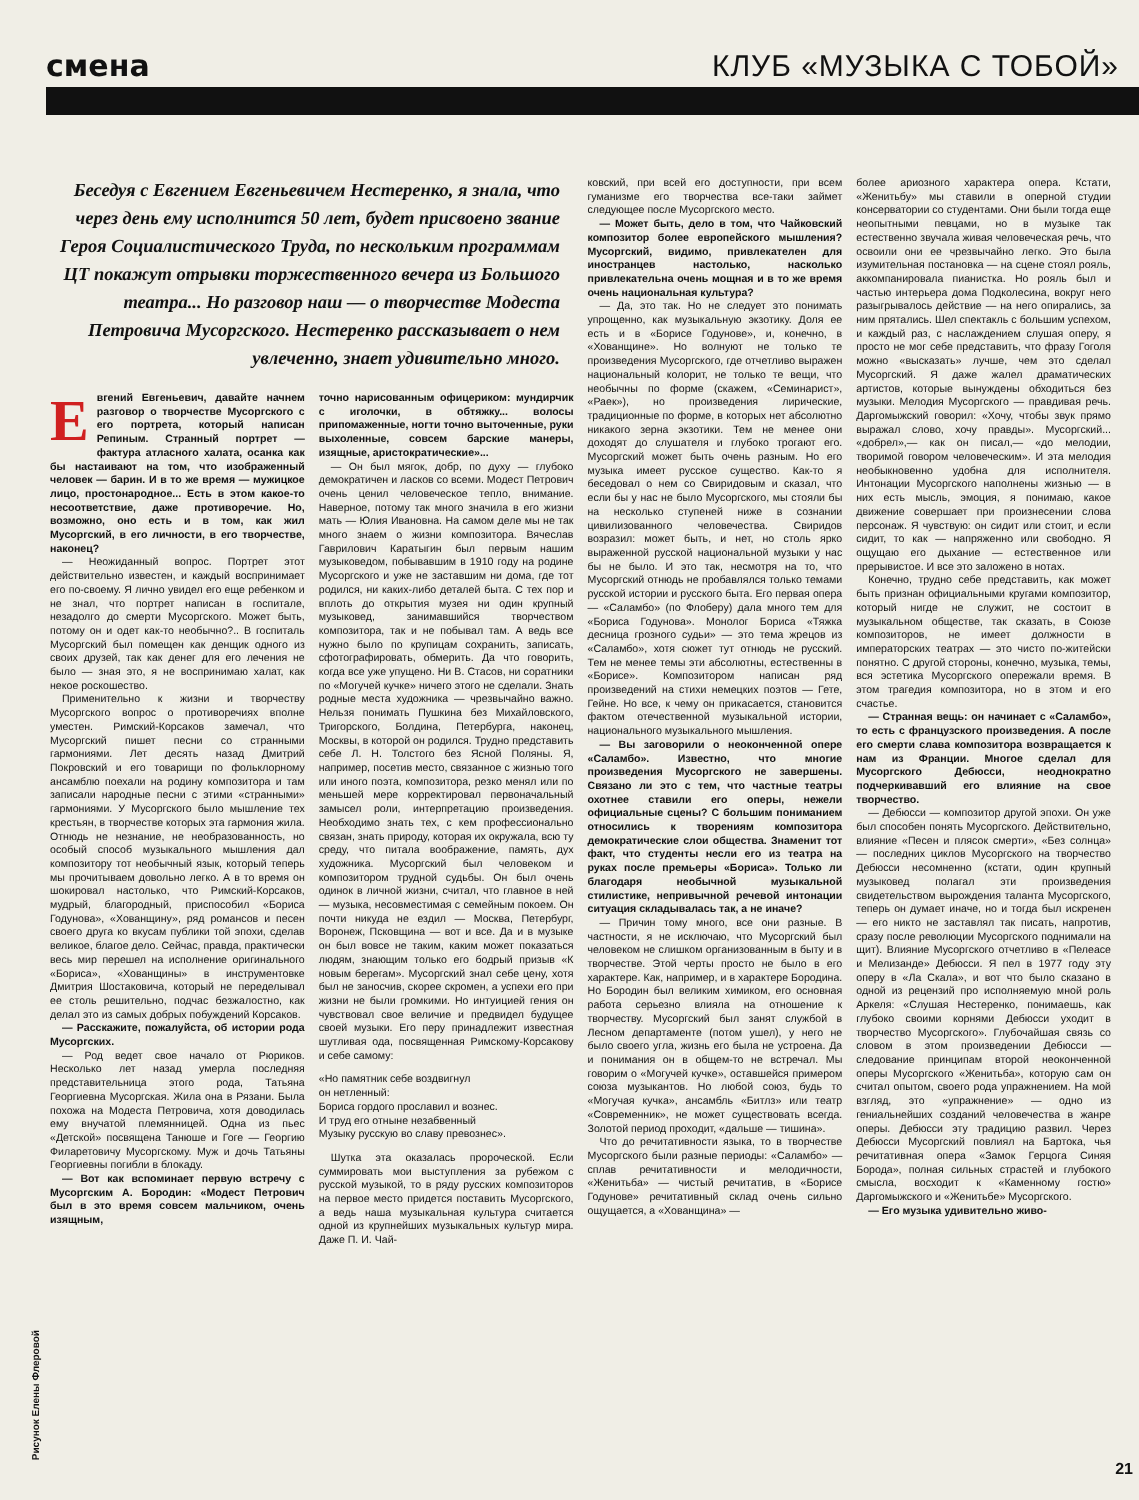смена
КЛУБ «МУЗЫКА С ТОБОЙ»
Евгений Евгеньевич, давайте начнем разговор о творчестве Мусоргского с его портрета, который написан Репиным. Странный портрет — фактура атласного халата, осанка как бы настаивают на том, что изображенный человек — барин. И в то же время — мужицкое лицо, простонародное... Есть в этом какое-то несоответствие, даже противоречие. Но, возможно, оно есть и в том, как жил Мусоргский, в его личности, в его творчестве, наконец?
— Неожиданный вопрос. Портрет этот действительно известен, и каждый воспринимает его по-своему. Я лично увидел его еще ребенком и не знал, что портрет написан в госпитале, незадолго до смерти Мусоргского. Может быть, потому он и одет как-то необычно?.. В госпиталь Мусоргский был помещен как денщик одного из своих друзей, так как денег для его лечения не было — зная это, я не воспринимаю халат, как некое роскошество.
Применительно к жизни и творчеству Мусоргского вопрос о противоречиях вполне уместен. Римский-Корсаков замечал, что Мусоргский пишет песни со странными гармониями. Лет десять назад Дмитрий Покровский и его товарищи по фольклорному ансамблю поехали на родину композитора и там записали народные песни с этими «странными» гармониями. У Мусоргского было мышление тех крестьян, в творчестве которых эта гармония жила. Отнюдь не незнание, не необразованность, но особый способ музыкального мышления дал композитору тот необычный язык, который теперь мы прочитываем довольно легко. А в то время он шокировал настолько, что Римский-Корсаков, мудрый, благородный, приспособил «Бориса Годунова», «Хованщину», ряд романсов и песен своего друга ко вкусам публики той эпохи, сделав великое, благое дело. Сейчас, правда, практически весь мир перешел на исполнение оригинального «Бориса», «Хованщины» в инструментовке Дмитрия Шостаковича, который не переделывал ее столь решительно, подчас безжалостно, как делал это из самых добрых побуждений Корсаков.
— Расскажите, пожалуйста, об истории рода Мусоргских.
— Род ведет свое начало от Рюриков. Несколько лет назад умерла последняя представительница этого рода, Татьяна Георгиевна Мусоргская. Жила она в Рязани. Была похожа на Модеста Петровича, хотя доводилась ему внучатой племянницей. Одна из пьес «Детской» посвящена Танюше и Гоге — Георгию Филаретовичу Мусоргскому. Муж и дочь Татьяны Георгиевны погибли в блокаду.
— Вот как вспоминает первую встречу с Мусоргским А. Бородин: «Модест Петрович был в это время совсем мальчиком, очень изящным,
точно нарисованным офицериком: мундирчик с иголочки, в обтяжку... волосы припомаженные, ногти точно выточенные, руки выхоленные, совсем барские манеры, изящные, аристократические»...
— Он был мягок, добр, по духу — глубоко демократичен и ласков со всеми. Модест Петрович очень ценил человеческое тепло, внимание. Наверное, потому так много значила в его жизни мать — Юлия Ивановна. На самом деле мы не так много знаем о жизни композитора. Вячеслав Гаврилович Каратыгин был первым нашим музыковедом, побывавшим в 1910 году на родине Мусоргского и уже не заставшим ни дома, где тот родился, ни каких-либо деталей быта. С тех пор и вплоть до открытия музея ни один крупный музыковед, занимавшийся творчеством композитора, так и не побывал там. А ведь все нужно было по крупицам сохранить, записать, сфотографировать, обмерить. Да что говорить, когда все уже упущено. Ни В. Стасов, ни соратники по «Могучей кучке» ничего этого не сделали. Знать родные места художника — чрезвычайно важно. Нельзя понимать Пушкина без Михайловского, Тригорского, Болдина, Петербурга, наконец, Москвы, в которой он родился. Трудно представить себе Л. Н. Толстого без Ясной Поляны. Я, например, посетив место, связанное с жизнью того или иного поэта, композитора, резко менял или по меньшей мере корректировал первоначальный замысел роли, интерпретацию произведения. Необходимо знать тех, с кем профессионально связан, знать природу, которая их окружала, всю ту среду, что питала воображение, память, дух художника. Мусоргский был человеком и композитором трудной судьбы. Он был очень одинок в личной жизни, считал, что главное в ней — музыка, несовместимая с семейным покоем. Он почти никуда не ездил — Москва, Петербург, Воронеж, Псковщина — вот и все. Да и в музыке он был вовсе не таким, каким может показаться людям, знающим только его бодрый призыв «К новым берегам». Мусоргский знал себе цену, хотя был не заносчив, скорее скромен, а успехи его при жизни не были громкими. Но интуицией гения он чувствовал свое величие и предвидел будущее своей музыки. Его перу принадлежит известная шутливая ода, посвященная Римскому-Корсакову и себе самому:
«Но памятник себе воздвигнул
он нетленный:
Бориса гордого прославил и вознес.
И труд его отныне незабвенный
Музыку русскую во славу превознес».
Шутка эта оказалась пророческой. Если суммировать мои выступления за рубежом с русской музыкой, то в ряду русских композиторов на первое место придется поставить Мусоргского, а ведь наша музыкальная культура считается одной из крупнейших музыкальных культур мира. Даже П. И. Чай-
ковский, при всей его доступности, при всем гуманизме его творчества все-таки займет следующее после Мусоргского место.
— Может быть, дело в том, что Чайковский композитор более европейского мышления? Мусоргский, видимо, привлекателен для иностранцев настолько, насколько привлекательна очень мощная и в то же время очень национальная культура?
— Да, это так. Но не следует это понимать упрощенно, как музыкальную экзотику. Доля ее есть и в «Борисе Годунове», и, конечно, в «Хованщине». Но волнуют не только те произведения Мусоргского, где отчетливо выражен национальный колорит, не только те вещи, что необычны по форме (скажем, «Семинарист», «Раек»), но произведения лирические, традиционные по форме, в которых нет абсолютно никакого зерна экзотики. Тем не менее они доходят до слушателя и глубоко трогают его. Мусоргский может быть очень разным. Но его музыка имеет русское существо. Как-то я беседовал о нем со Свиридовым и сказал, что если бы у нас не было Мусоргского, мы стояли бы на несколько ступеней ниже в сознании цивилизованного человечества. Свиридов возразил: может быть, и нет, но столь ярко выраженной русской национальной музыки у нас бы не было. И это так, несмотря на то, что Мусоргский отнюдь не пробавлялся только темами русской истории и русского быта. Его первая опера — «Саламбо» (по Флоберу) дала много тем для «Бориса Годунова». Монолог Бориса «Тяжка десница грозного судьи» — это тема жрецов из «Саламбо», хотя сюжет тут отнюдь не русский. Тем не менее темы эти абсолютны, естественны в «Борисе». Композитором написан ряд произведений на стихи немецких поэтов — Гете, Гейне. Но все, к чему он прикасается, становится фактом отечественной музыкальной истории, национального музыкального мышления.
— Вы заговорили о неоконченной опере «Саламбо». Известно, что многие произведения Мусоргского не завершены. Связано ли это с тем, что частные театры охотнее ставили его оперы, нежели официальные сцены? С большим пониманием относились к творениям композитора демократические слои общества. Знаменит тот факт, что студенты несли его из театра на руках после премьеры «Бориса». Только ли благодаря необычной музыкальной стилистике, непривычной речевой интонации ситуация складывалась так, а не иначе?
— Причин тому много, все они разные. В частности, я не исключаю, что Мусоргский был человеком не слишком организованным в быту и в творчестве. Этой черты просто не было в его характере. Как, например, и в характере Бородина. Но Бородин был великим химиком, его основная работа серьезно влияла на отношение к творчеству. Мусоргский был занят службой в Лесном департаменте (потом ушел), у него не было своего угла, жизнь его была не устроена. Да и понимания он в общем-то не встречал. Мы говорим о «Могучей кучке», оставшейся примером союза музыкантов. Но любой союз, будь то «Могучая кучка», ансамбль «Битлз» или театр «Современник», не может существовать всегда. Золотой период проходит, «дальше — тишина».
Что до речитативности языка, то в творчестве Мусоргского были разные периоды: «Саламбо» — сплав речитативности и мелодичности, «Женитьба» — чистый речитатив, в «Борисе Годунове» речитативный склад очень сильно ощущается, а «Хованщина» —
более ариозного характера опера. Кстати, «Женитьбу» мы ставили в оперной студии консерватории со студентами. Они были тогда еще неопытными певцами, но в музыке так естественно звучала живая человеческая речь, что освоили они ее чрезвычайно легко. Это была изумительная постановка — на сцене стоял рояль, аккомпанировала пианистка. Но рояль был и частью интерьера дома Подколесина, вокруг него разыгрывалось действие — на него опирались, за ним прятались. Шел спектакль с большим успехом, и каждый раз, с наслаждением слушая оперу, я просто не мог себе представить, что фразу Гоголя можно «высказать» лучше, чем это сделал Мусоргский. Я даже жалел драматических артистов, которые вынуждены обходиться без музыки. Мелодия Мусоргского — правдивая речь. Даргомыжский говорил: «Хочу, чтобы звук прямо выражал слово, хочу правды». Мусоргский... «добрел»,— как он писал,— «до мелодии, творимой говором человеческим». И эта мелодия необыкновенно удобна для исполнителя. Интонации Мусоргского наполнены жизнью — в них есть мысль, эмоция, я понимаю, какое движение совершает при произнесении слова персонаж. Я чувствую: он сидит или стоит, и если сидит, то как — напряженно или свободно. Я ощущаю его дыхание — естественное или прерывистое. И все это заложено в нотах.
Конечно, трудно себе представить, как может быть признан официальными кругами композитор, который нигде не служит, не состоит в музыкальном обществе, так сказать, в Союзе композиторов, не имеет должности в императорских театрах — это чисто по-житейски понятно. С другой стороны, конечно, музыка, темы, вся эстетика Мусоргского опережали время. В этом трагедия композитора, но в этом и его счастье.
— Странная вещь: он начинает с «Саламбо», то есть с французского произведения. А после его смерти слава композитора возвращается к нам из Франции. Многое сделал для Мусоргского Дебюсси, неоднократно подчеркивавший его влияние на свое творчество.
— Дебюсси — композитор другой эпохи. Он уже был способен понять Мусоргского. Действительно, влияние «Песен и плясок смерти», «Без солнца» — последних циклов Мусоргского на творчество Дебюсси несомненно (кстати, один крупный музыковед полагал эти произведения свидетельством вырождения таланта Мусоргского, теперь он думает иначе, но и тогда был искренен — его никто не заставлял так писать, напротив, сразу после революции Мусоргского поднимали на щит). Влияние Мусоргского отчетливо в «Пелеасе и Мелизанде» Дебюсси. Я пел в 1977 году эту оперу в «Ла Скала», и вот что было сказано в одной из рецензий про исполняемую мной роль Аркеля: «Слушая Нестеренко, понимаешь, как глубоко своими корнями Дебюсси уходит в творчество Мусоргского». Глубочайшая связь со словом в этом произведении Дебюсси — следование принципам второй неоконченной оперы Мусоргского «Женитьба», которую сам он считал опытом, своего рода упражнением. На мой взгляд, это «упражнение» — одно из гениальнейших созданий человечества в жанре оперы. Дебюсси эту традицию развил. Через Дебюсси Мусоргский повлиял на Бартока, чья речитативная опера «Замок Герцога Синяя Борода», полная сильных страстей и глубокого смысла, восходит к «Каменному гостю» Даргомыжского и «Женитьбе» Мусоргского.
— Его музыка удивительно живо-
Беседуя с Евгением Евгеньевичем Нестеренко, я знала, что через день ему исполнится 50 лет, будет присвоено звание Героя Социалистического Труда, по нескольким программам ЦТ покажут отрывки торжественного вечера из Большого театра... Но разговор наш — о творчестве Модеста Петровича Мусоргского. Нестеренко рассказывает о нем увлеченно, знает удивительно много.
Рисунок Елены Флеровой
21